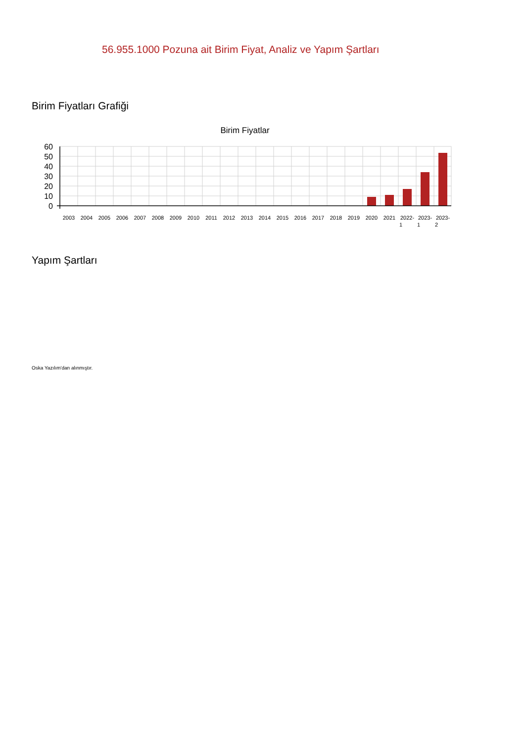56.955.1000 Pozuna ait Birim Fiyat, Analiz ve Yapım Şartları
Birim Fiyatları Grafiği
Birim Fiyatlar
60
50
40
30
20
10
0
2003
2004
2005
2006
2007
2008
2009
2010
2011
2012
2013
2014
2015
2016
2017
2018
2019
2020
2021
2022-
2023-
2023-
1
1
2
Yapım Şartları
Oska Yazılım'dan alınmıştır.